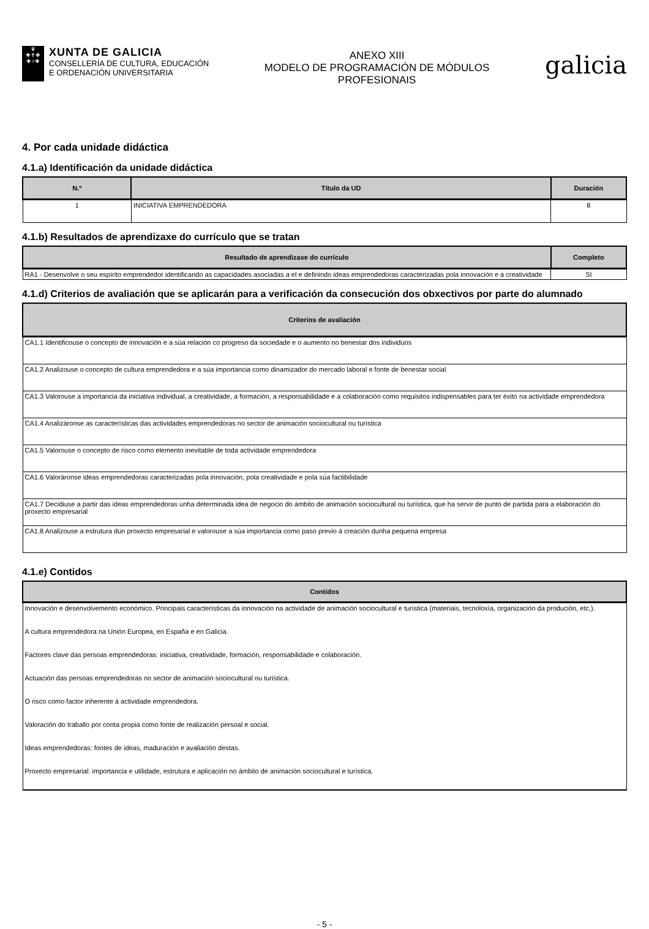♛
✚✝✚
✚♆✚
XUNTA DE GALICIA
CONSELLERÍA DE CULTURA, EDUCACIÓN
E ORDENACIÓN UNIVERSITARIA
ANEXO XIII
MODELO DE PROGRAMACIÓN DE MÓDULOS
PROFESIONAIS
galicia
4. Por cada unidade didáctica
4.1.a) Identificación da unidade didáctica
| N.º | Título da UD | Duración |
| --- | --- | --- |
| 1 | INICIATIVA EMPRENDEDORA | 8 |
4.1.b) Resultados de aprendizaxe do currículo que se tratan
| Resultado de aprendizaxe do currículo | Completo |
| --- | --- |
| RA1 - Desenvolve o seu espírito emprendedor identificando as capacidades asociadas a el e definindo ideas emprendedoras caracterizadas pola innovación e a creatividade | SI |
4.1.d) Criterios de avaliación que se aplicarán para a verificación da consecución dos obxectivos por parte do alumnado
| Criterios de avaliación |
| --- |
| CA1.1 Identificouse o concepto de innovación e a súa relación co progreso da sociedade e o aumento no benestar dos individuos |
| CA1.2 Analizouse o concepto de cultura emprendedora e a súa importancia como dinamizador do mercado laboral e fonte de benestar social |
| CA1.3 Valorouse a importancia da iniciativa individual, a creatividade, a formación, a responsabilidade e a colaboración como requisitos indispensables para ter éxito na actividade emprendedora |
| CA1.4 Analizáronse as características das actividades emprendedoras no sector de animación sociocultural ou turística |
| CA1.5 Valorouse o concepto de risco como elemento inevitable de toda actividade emprendedora |
| CA1.6 Valoráronse ideas emprendedoras caracterizadas pola innovación, pola creatividade e pola súa factibilidade |
| CA1.7 Decidiuse a partir das ideas emprendedoras unha determinada idea de negocio do ámbito de animación sociocultural ou turística, que ha servir de punto de partida para a elaboración do proxecto empresarial |
| CA1.8 Analizouse a estrutura dun proxecto empresarial e valorouse a súa importancia como paso previo á creación dunha pequena empresa |
4.1.e) Contidos
| Contidos |
| --- |
| Innovación e desenvolvemento económico. Principais características da innovación na actividade de animación sociocultural e turística (materiais, tecnoloxía, organización da produción, etc.). |
| A cultura emprendedora na Unión Europea, en España e en Galicia. |
| Factores clave das persoas emprendedoras: iniciativa, creatividade, formación, responsabilidade e colaboración. |
| Actuación das persoas emprendedoras no sector de animación sociocultural ou turística. |
| O risco como factor inherente á actividade emprendedora. |
| Valoración do traballo por conta propia como fonte de realización persoal e social. |
| Ideas emprendedoras: fontes de ideas, maduración e avaliación destas. |
| Proxecto empresarial: importancia e utilidade, estrutura e aplicación no ámbito de animación sociocultural e turística. |
- 5 -